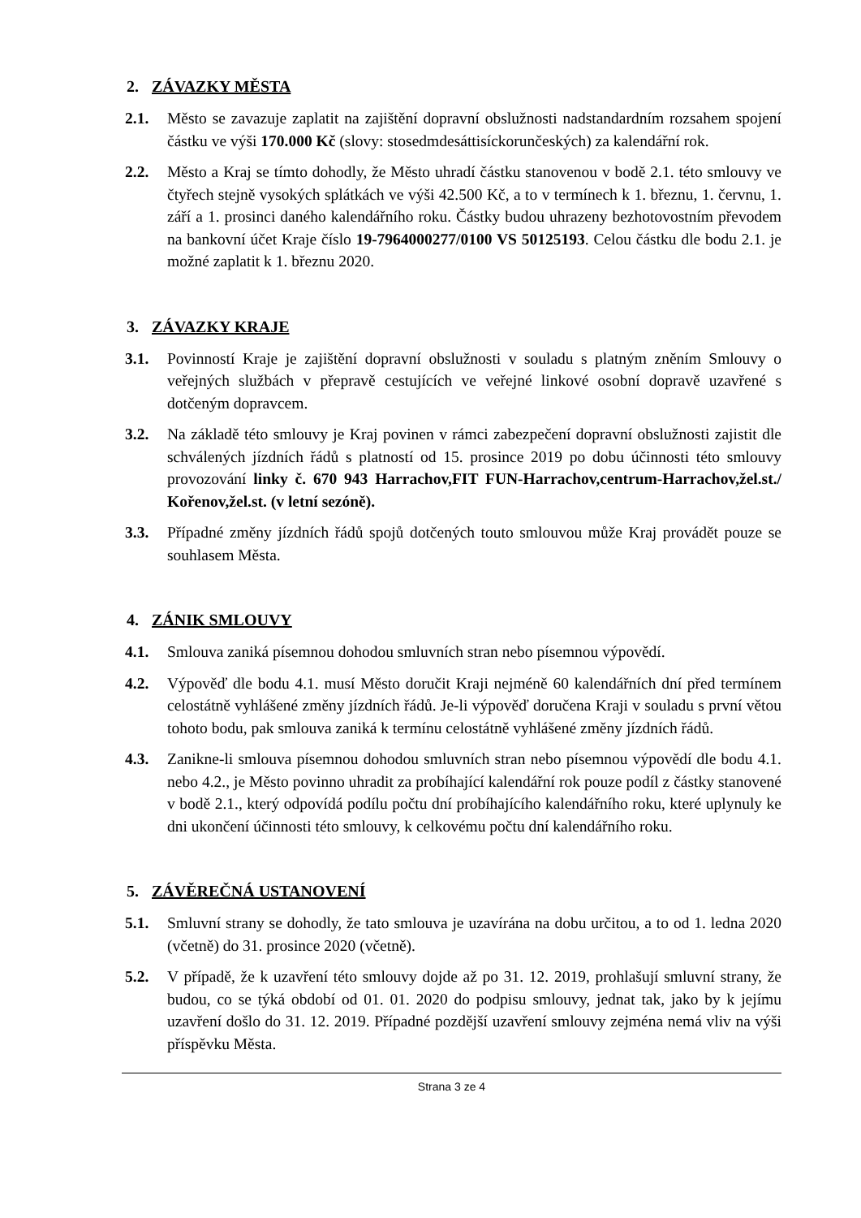2. ZÁVAZKY MĚSTA
2.1. Město se zavazuje zaplatit na zajištění dopravní obslužnosti nadstandardním rozsahem spojení částku ve výši 170.000 Kč (slovy: stosedmdesáttisíckorunčeských) za kalendářní rok.
2.2. Město a Kraj se tímto dohodly, že Město uhradí částku stanovenou v bodě 2.1. této smlouvy ve čtyřech stejně vysokých splátkách ve výši 42.500 Kč, a to v termínech k 1. březnu, 1. červnu, 1. září a 1. prosinci daného kalendářního roku. Částky budou uhrazeny bezhotovostním převodem na bankovní účet Kraje číslo 19-7964000277/0100 VS 50125193. Celou částku dle bodu 2.1. je možné zaplatit k 1. březnu 2020.
3. ZÁVAZKY KRAJE
3.1. Povinností Kraje je zajištění dopravní obslužnosti v souladu s platným zněním Smlouvy o veřejných službách v přepravě cestujících ve veřejné linkové osobní dopravě uzavřené s dotčeným dopravcem.
3.2. Na základě této smlouvy je Kraj povinen v rámci zabezpečení dopravní obslužnosti zajistit dle schválených jízdních řádů s platností od 15. prosince 2019 po dobu účinnosti této smlouvy provozování linky č. 670 943 Harrachov,FIT FUN-Harrachov,centrum-Harrachov,žel.st./ Kořenov,žel.st. (v letní sezóně).
3.3. Případné změny jízdních řádů spojů dotčených touto smlouvou může Kraj provádět pouze se souhlasem Města.
4. ZÁNIK SMLOUVY
4.1. Smlouva zaniká písemnou dohodou smluvních stran nebo písemnou výpovědí.
4.2. Výpověď dle bodu 4.1. musí Město doručit Kraji nejméně 60 kalendářních dní před termínem celostátně vyhlášené změny jízdních řádů. Je-li výpověď doručena Kraji v souladu s první větou tohoto bodu, pak smlouva zaniká k termínu celostátně vyhlášené změny jízdních řádů.
4.3. Zanikne-li smlouva písemnou dohodou smluvních stran nebo písemnou výpovědí dle bodu 4.1. nebo 4.2., je Město povinno uhradit za probíhající kalendářní rok pouze podíl z částky stanovené v bodě 2.1., který odpovídá podílu počtu dní probíhajícího kalendářního roku, které uplynuly ke dni ukončení účinnosti této smlouvy, k celkovému počtu dní kalendářního roku.
5. ZÁVĚREČNÁ USTANOVENÍ
5.1. Smluvní strany se dohodly, že tato smlouva je uzavírána na dobu určitou, a to od 1. ledna 2020 (včetně) do 31. prosince 2020 (včetně).
5.2. V případě, že k uzavření této smlouvy dojde až po 31. 12. 2019, prohlašují smluvní strany, že budou, co se týká období od 01. 01. 2020 do podpisu smlouvy, jednat tak, jako by k jejímu uzavření došlo do 31. 12. 2019. Případné pozdější uzavření smlouvy zejména nemá vliv na výši příspěvku Města.
Strana 3 ze 4